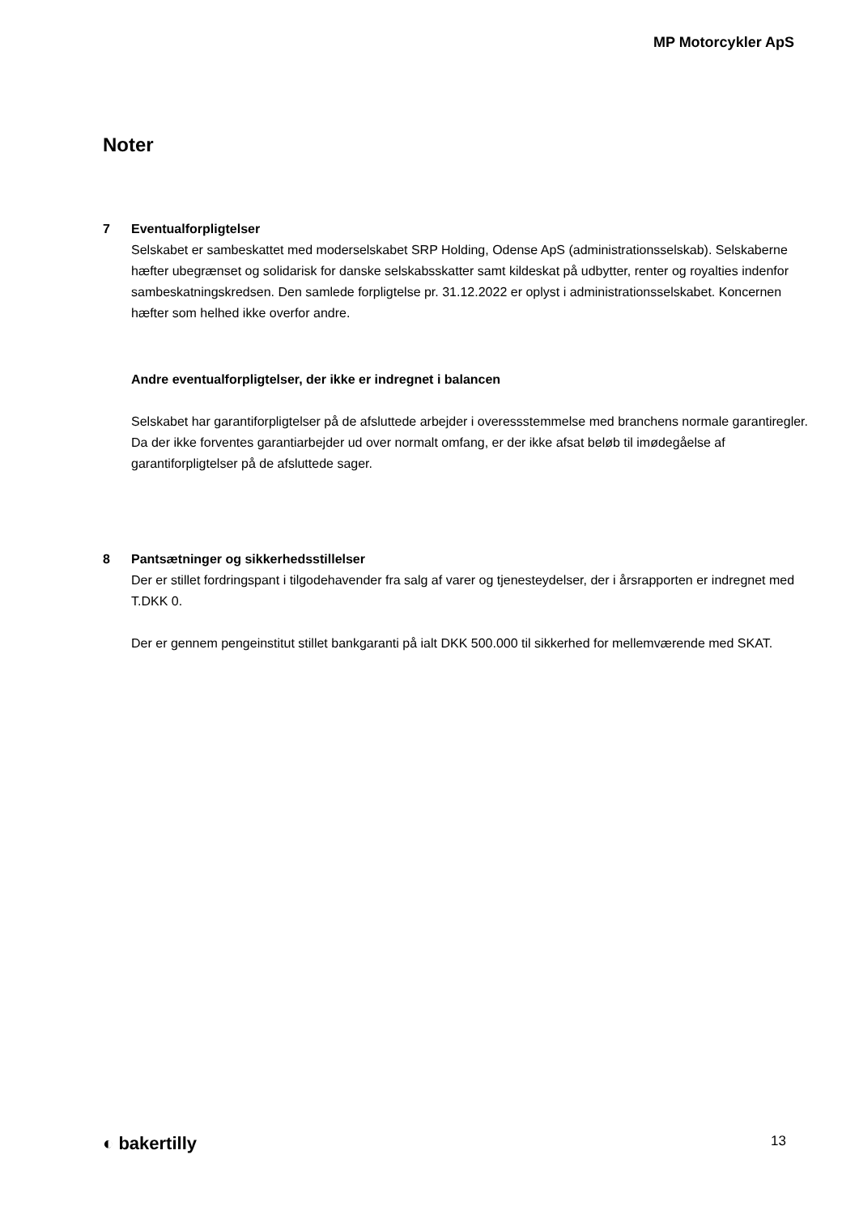MP Motorcykler ApS
Noter
7 Eventualforpligtelser
Selskabet er sambeskattet med moderselskabet SRP Holding, Odense ApS (administrationsselskab). Selskaberne hæfter ubegrænset og solidarisk for danske selskabsskatter samt kildeskat på udbytter, renter og royalties indenfor sambeskatningskredsen. Den samlede forpligtelse pr. 31.12.2022 er oplyst i administrationsselskabet. Koncernen hæfter som helhed ikke overfor andre.
Andre eventualforpligtelser, der ikke er indregnet i balancen
Selskabet har garantiforpligtelser på de afsluttede arbejder i overessstemmelse med branchens normale garantiregler. Da der ikke forventes garantiarbejder ud over normalt omfang, er der ikke afsat beløb til imødegåelse af garantiforpligtelser på de afsluttede sager.
8 Pantsætninger og sikkerhedsstillelser
Der er stillet fordringspant i tilgodehavender fra salg af varer og tjenesteydelser, der i årsrapporten er indregnet med T.DKK 0.
Der er gennem pengeinstitut stillet bankgaranti på ialt DKK 500.000 til sikkerhed for mellemværende med SKAT.
◐ bakertilly 13